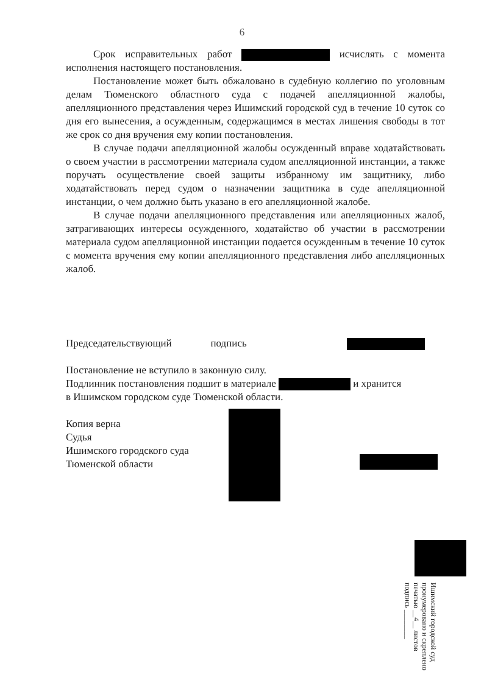6
Срок исправительных работ исчислять с момента исполнения настоящего постановления.
Постановление может быть обжаловано в судебную коллегию по уголовным делам Тюменского областного суда с подачей апелляционной жалобы, апелляционного представления через Ишимский городской суд в течение 10 суток со дня его вынесения, а осужденным, содержащимся в местах лишения свободы в тот же срок со дня вручения ему копии постановления.
В случае подачи апелляционной жалобы осужденный вправе ходатайствовать о своем участии в рассмотрении материала судом апелляционной инстанции, а также поручать осуществление своей защиты избранному им защитнику, либо ходатайствовать перед судом о назначении защитника в суде апелляционной инстанции, о чем должно быть указано в его апелляционной жалобе.
В случае подачи апелляционного представления или апелляционных жалоб, затрагивающих интересы осужденного, ходатайство об участии в рассмотрении материала судом апелляционной инстанции подается осужденным в течение 10 суток с момента вручения ему копии апелляционного представления либо апелляционных жалоб.
Председательствующий подпись
Постановление не вступило в законную силу.
Подлинник постановления подшит в материале и хранится
в Ишимском городском суде Тюменской области.
Копия верна
Судья
Ишимского городского суда
Тюменской области
Ишимский городской суд
пронумеровано и скреплено
печатью __4__ листов
подпись ________